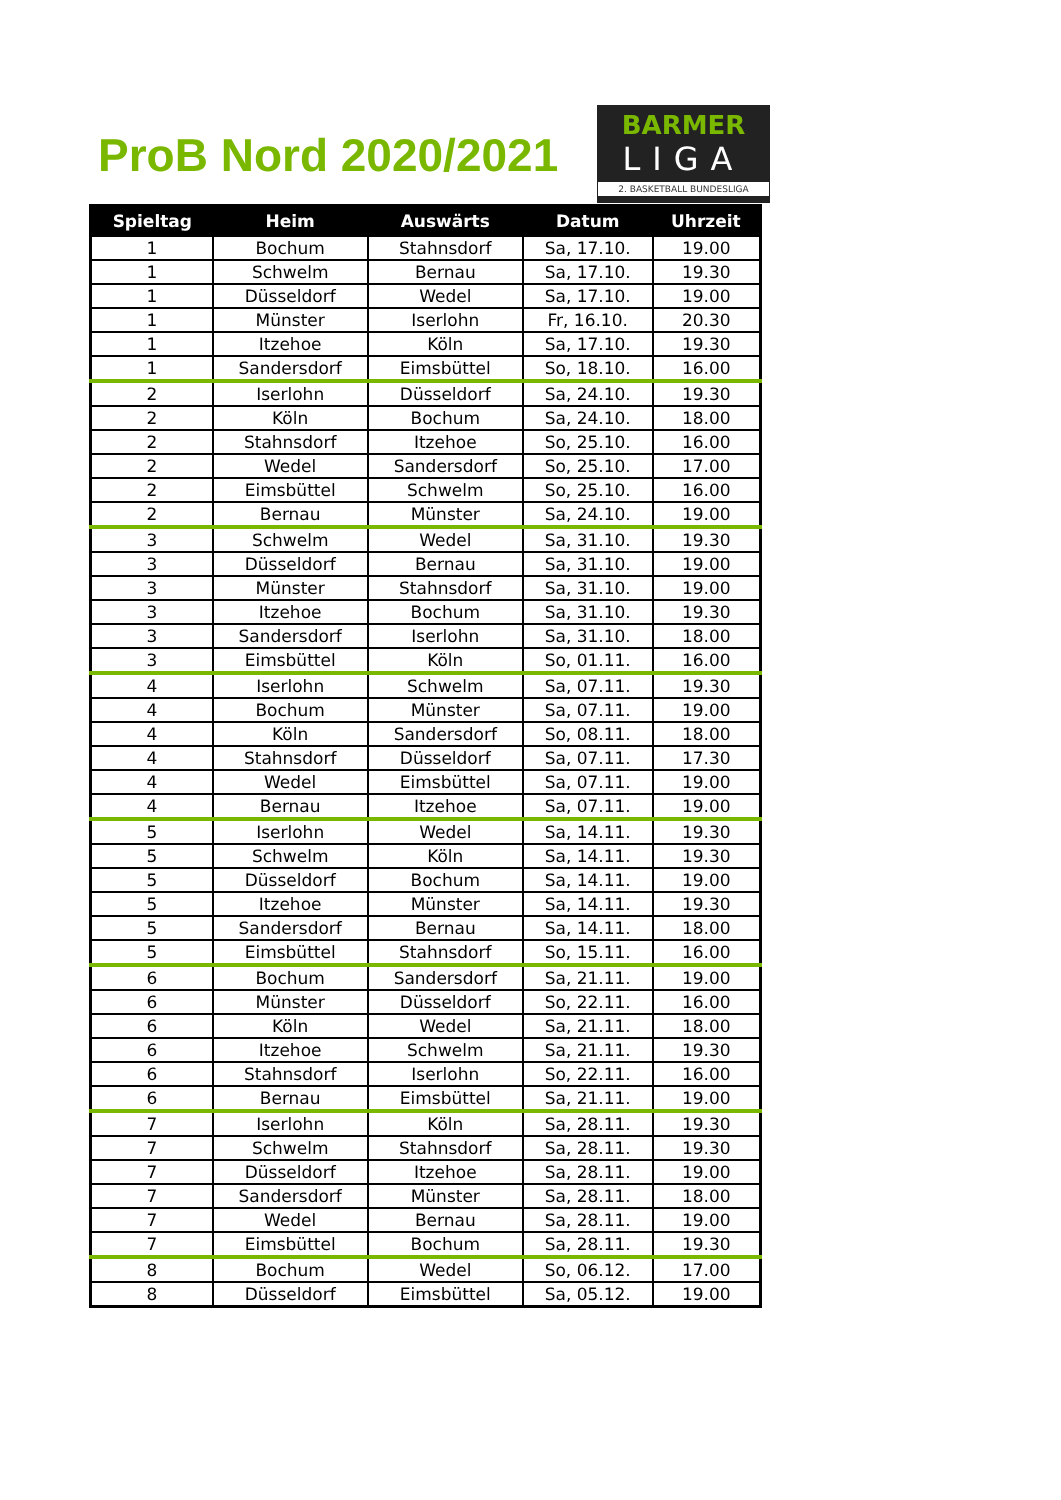ProB Nord 2020/2021
BARMER
LIGA
2. BASKETBALL BUNDESLIGA
| Spieltag | Heim | Auswärts | Datum | Uhrzeit |
| --- | --- | --- | --- | --- |
| 1 | Bochum | Stahnsdorf | Sa, 17.10. | 19.00 |
| 1 | Schwelm | Bernau | Sa, 17.10. | 19.30 |
| 1 | Düsseldorf | Wedel | Sa, 17.10. | 19.00 |
| 1 | Münster | Iserlohn | Fr, 16.10. | 20.30 |
| 1 | Itzehoe | Köln | Sa, 17.10. | 19.30 |
| 1 | Sandersdorf | Eimsbüttel | So, 18.10. | 16.00 |
| 2 | Iserlohn | Düsseldorf | Sa, 24.10. | 19.30 |
| 2 | Köln | Bochum | Sa, 24.10. | 18.00 |
| 2 | Stahnsdorf | Itzehoe | So, 25.10. | 16.00 |
| 2 | Wedel | Sandersdorf | So, 25.10. | 17.00 |
| 2 | Eimsbüttel | Schwelm | So, 25.10. | 16.00 |
| 2 | Bernau | Münster | Sa, 24.10. | 19.00 |
| 3 | Schwelm | Wedel | Sa, 31.10. | 19.30 |
| 3 | Düsseldorf | Bernau | Sa, 31.10. | 19.00 |
| 3 | Münster | Stahnsdorf | Sa, 31.10. | 19.00 |
| 3 | Itzehoe | Bochum | Sa, 31.10. | 19.30 |
| 3 | Sandersdorf | Iserlohn | Sa, 31.10. | 18.00 |
| 3 | Eimsbüttel | Köln | So, 01.11. | 16.00 |
| 4 | Iserlohn | Schwelm | Sa, 07.11. | 19.30 |
| 4 | Bochum | Münster | Sa, 07.11. | 19.00 |
| 4 | Köln | Sandersdorf | So, 08.11. | 18.00 |
| 4 | Stahnsdorf | Düsseldorf | Sa, 07.11. | 17.30 |
| 4 | Wedel | Eimsbüttel | Sa, 07.11. | 19.00 |
| 4 | Bernau | Itzehoe | Sa, 07.11. | 19.00 |
| 5 | Iserlohn | Wedel | Sa, 14.11. | 19.30 |
| 5 | Schwelm | Köln | Sa, 14.11. | 19.30 |
| 5 | Düsseldorf | Bochum | Sa, 14.11. | 19.00 |
| 5 | Itzehoe | Münster | Sa, 14.11. | 19.30 |
| 5 | Sandersdorf | Bernau | Sa, 14.11. | 18.00 |
| 5 | Eimsbüttel | Stahnsdorf | So, 15.11. | 16.00 |
| 6 | Bochum | Sandersdorf | Sa, 21.11. | 19.00 |
| 6 | Münster | Düsseldorf | So, 22.11. | 16.00 |
| 6 | Köln | Wedel | Sa, 21.11. | 18.00 |
| 6 | Itzehoe | Schwelm | Sa, 21.11. | 19.30 |
| 6 | Stahnsdorf | Iserlohn | So, 22.11. | 16.00 |
| 6 | Bernau | Eimsbüttel | Sa, 21.11. | 19.00 |
| 7 | Iserlohn | Köln | Sa, 28.11. | 19.30 |
| 7 | Schwelm | Stahnsdorf | Sa, 28.11. | 19.30 |
| 7 | Düsseldorf | Itzehoe | Sa, 28.11. | 19.00 |
| 7 | Sandersdorf | Münster | Sa, 28.11. | 18.00 |
| 7 | Wedel | Bernau | Sa, 28.11. | 19.00 |
| 7 | Eimsbüttel | Bochum | Sa, 28.11. | 19.30 |
| 8 | Bochum | Wedel | So, 06.12. | 17.00 |
| 8 | Düsseldorf | Eimsbüttel | Sa, 05.12. | 19.00 |